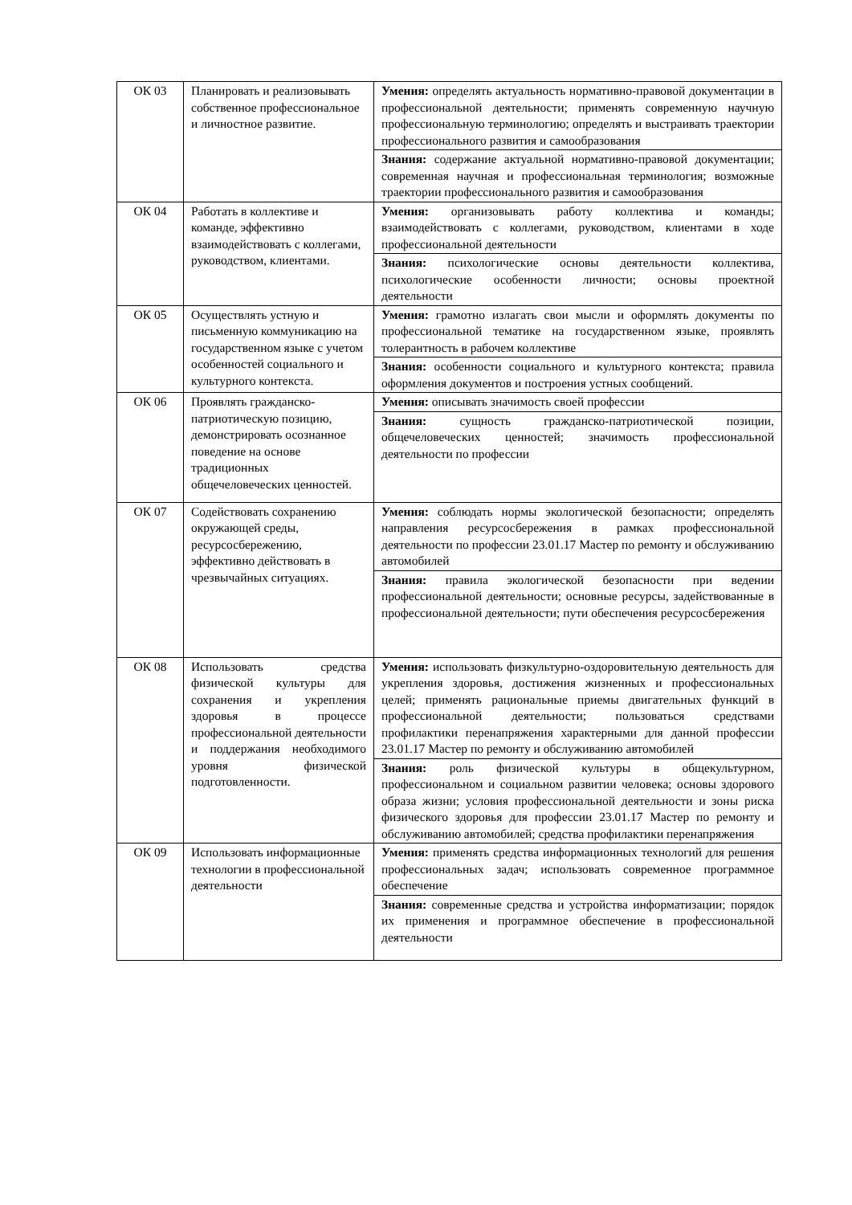| ОК 03 | Планировать и реализовывать собственное профессиональное и личностное развитие. | Умения: определять актуальность нормативно-правовой документации в профессиональной деятельности; применять современную научную профессиональную терминологию; определять и выстраивать траектории профессионального развития и самообразования |
| | | Знания: содержание актуальной нормативно-правовой документации; современная научная и профессиональная терминология; возможные траектории профессионального развития и самообразования |
| ОК 04 | Работать в коллективе и команде, эффективно взаимодействовать с коллегами, руководством, клиентами. | Умения: организовывать работу коллектива и команды; взаимодействовать с коллегами, руководством, клиентами в ходе профессиональной деятельности |
| | | Знания: психологические основы деятельности коллектива, психологические особенности личности; основы проектной деятельности |
| ОК 05 | Осуществлять устную и письменную коммуникацию на государственном языке с учетом особенностей социального и культурного контекста. | Умения: грамотно излагать свои мысли и оформлять документы по профессиональной тематике на государственном языке, проявлять толерантность в рабочем коллективе |
| | | Знания: особенности социального и культурного контекста; правила оформления документов и построения устных сообщений. |
| ОК 06 | Проявлять гражданско-патриотическую позицию, демонстрировать осознанное поведение на основе традиционных общечеловеческих ценностей. | Умения: описывать значимость своей профессии |
| | | Знания: сущность гражданско-патриотической позиции, общечеловеческих ценностей; значимость профессиональной деятельности по профессии |
| ОК 07 | Содействовать сохранению окружающей среды, ресурсосбережению, эффективно действовать в чрезвычайных ситуациях. | Умения: соблюдать нормы экологической безопасности; определять направления ресурсосбережения в рамках профессиональной деятельности по профессии 23.01.17 Мастер по ремонту и обслуживанию автомобилей |
| | | Знания: правила экологической безопасности при ведении профессиональной деятельности; основные ресурсы, задействованные в профессиональной деятельности; пути обеспечения ресурсосбережения |
| ОК 08 | Использовать средства физической культуры для сохранения и укрепления здоровья в процессе профессиональной деятельности и поддержания необходимого уровня физической подготовленности. | Умения: использовать физкультурно-оздоровительную деятельность для укрепления здоровья, достижения жизненных и профессиональных целей; применять рациональные приемы двигательных функций в профессиональной деятельности; пользоваться средствами профилактики перенапряжения характерными для данной профессии 23.01.17 Мастер по ремонту и обслуживанию автомобилей |
| | | Знания: роль физической культуры в общекультурном, профессиональном и социальном развитии человека; основы здорового образа жизни; условия профессиональной деятельности и зоны риска физического здоровья для профессии 23.01.17 Мастер по ремонту и обслуживанию автомобилей; средства профилактики перенапряжения |
| ОК 09 | Использовать информационные технологии в профессиональной деятельности | Умения: применять средства информационных технологий для решения профессиональных задач; использовать современное программное обеспечение |
| | | Знания: современные средства и устройства информатизации; порядок их применения и программное обеспечение в профессиональной деятельности |